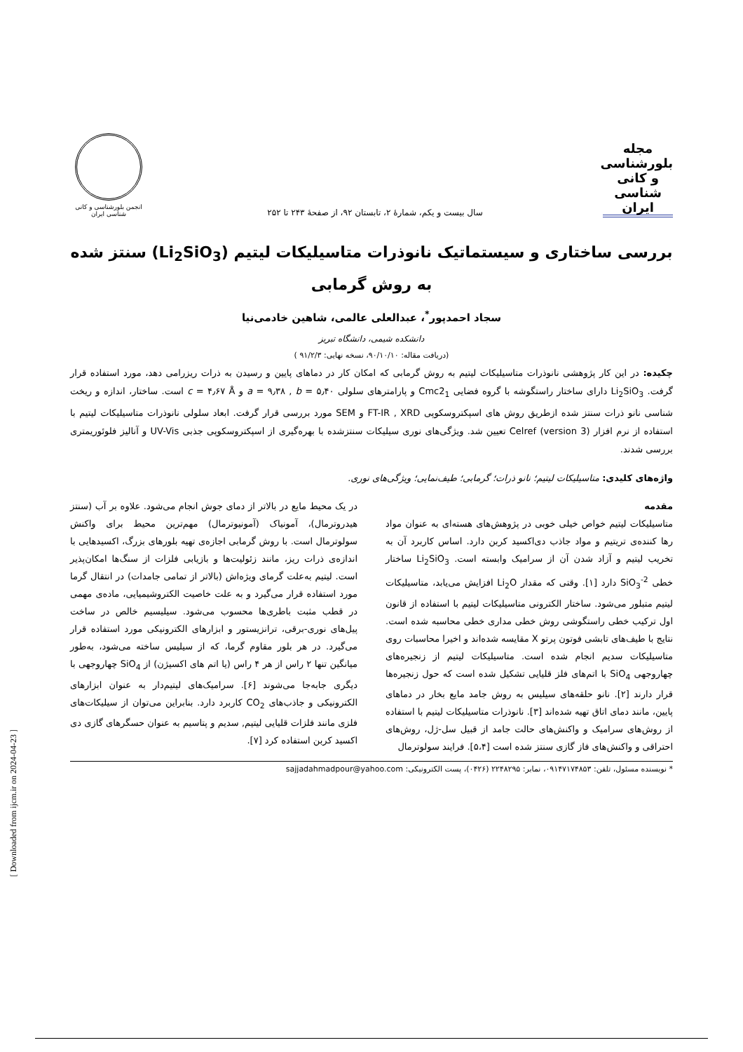مجله
بلورشناسی و کانی شناسی ایران
سال بیست و یکم، شمارهٔ ۲، تابستان ۹۲، از صفحهٔ ۲۴۳ تا ۲۵۲
انجمن بلورشناسی و کانی شناسی ایران
بررسی ساختاری و سیستماتیک نانوذرات متاسیلیکات لیتیم (Li<sub>2</sub>SiO<sub>3</sub>) سنتز شده به روش گرمابی
سجاد احمدپور<sup>*</sup>، عبدالعلی عالمی، شاهین خادمی‌نیا
دانشکده شیمی، دانشگاه تبریز
(دریافت مقاله: ۹۰/۱۰/۱۰، نسخه نهایی: ۹۱/۲/۳ )
چکیده: در این کار پژوهشی نانوذرات متاسیلیکات لیتیم به روش گرمابی که امکان کار در دماهای پایین و رسیدن به ذرات ریزرامی دهد، مورد استفاده قرار گرفت. Li<sub>2</sub>SiO<sub>3</sub> دارای ساختار راستگوشه با گروه فضایی Cmc2<sub>1</sub> و پارامترهای سلولی a = ۹٫۳۸ , b = ۵٫۴۰ و c = ۴٫۶۷ Å است. ساختار، اندازه و ریخت شناسی نانو ذرات سنتز شده ازطریق روش های اسپکتروسکوپی FT-IR , XRD و SEM مورد بررسی قرار گرفت. ابعاد سلولی نانوذرات متاسیلیکات لیتیم با استفاده از نرم افزار Celref (version 3) تعیین شد. ویژگی‌های نوری سیلیکات سنتزشده با بهره‌گیری از اسپکتروسکوپی جذبی UV-Vis و آنالیز فلوئوریمتری بررسی شدند.
واژه‌های کلیدی: متاسیلیکات لیتیم؛ نانو ذرات؛ گرمابی؛ طیف‌نمایی؛ ویژگی‌های نوری.
مقدمه
متاسیلیکات لیتیم خواص خیلی خوبی در پژوهش‌های هسته‌ای به عنوان مواد رها کننده‌ی تریتیم و مواد جاذب دی‌اکسید کربن دارد. اساس کاربرد آن به تخریب لیتیم و آزاد شدن آن از سرامیک وابسته است. Li<sub>2</sub>SiO<sub>3</sub> ساختار خطی SiO<sub>3</sub><sup>-2</sup> دارد [۱]. وقتی که مقدار Li<sub>2</sub>O افزایش می‌یابد، متاسیلیکات لیتیم متبلور می‌شود. ساختار الکترونی متاسیلیکات لیتیم با استفاده از قانون اول ترکیب خطی راستگوشی روش خطی مداری خطی محاسبه شده است. نتایج با طیف‌های تابشی فوتون پرتو X مقایسه شده‌اند و اخیرا محاسبات روی متاسیلیکات سدیم انجام شده است. متاسیلیکات لیتیم از زنجیره‌های چهاروجهی SiO<sub>4</sub> با اتم‌های فلز قلیایی تشکیل شده است که حول زنجیره‌ها قرار دارند [۲]. نانو حلقه‌های سیلیس به روش جامد مایع بخار در دماهای پایین، مانند دمای اتاق تهیه شده‌اند [۳]. نانوذرات متاسیلیکات لیتیم با استفاده از روش‌های سرامیک و واکنش‌های حالت جامد از قبیل سل-ژل، روش‌های احتراقی و واکنش‌های فاز گازی سنتز شده است [۵،۴]. فرایند سولوترمال
در یک محیط مایع در بالاتر از دمای جوش انجام می‌شود. علاوه بر آب (سنتز هیدروترمال)، آمونیاک (آمونیوترمال) مهم‌ترین محیط برای واکنش سولوترمال است. با روش گرمابی اجازه‌ی تهیه بلورهای بزرگ، اکسیدهایی با اندازه‌ی ذرات ریز، مانند زئولیت‌ها و بازیابی فلزات از سنگ‌ها امکان‌پذیر است. لیتیم به‌علت گرمای ویژه‌اش (بالاتر از تمامی جامدات) در انتقال گرما مورد استفاده قرار می‌گیرد و به علت خاصیت الکتروشیمیایی، ماده‌ی مهمی در قطب مثبت باطری‌ها محسوب می‌شود. سیلیسیم خالص در ساخت پیل‌های نوری-برقی، ترانزیستور و ابزارهای الکترونیکی مورد استفاده قرار می‌گیرد. در هر بلور مقاوم گرما، که از سیلیس ساخته می‌شود، به‌طور میانگین تنها ۲ راس از هر ۴ راس (یا اتم های اکسیژن) از SiO<sub>4</sub> چهاروجهی با دیگری جابه‌جا می‌شوند [۶]. سرامیک‌های لیتیم‌دار به عنوان ابزارهای الکترونیکی و جاذب‌های CO<sub>2</sub> کاربرد دارد. بنابراین می‌توان از سیلیکات‌های فلزی مانند فلزات قلیایی لیتیم, سدیم و پتاسیم به عنوان حسگرهای گازی دی اکسید کربن استفاده کرد [۷].
* نویسنده مسئول، تلفن: ۰۹۱۴۷۱۷۴۸۵۳، نمابر: ۲۲۴۸۲۹۵ (۰۴۲۶)، پست الکترونیکی: sajjadahmadpour@yahoo.com
[ Downloaded from ijcm.ir on 2024-04-23 ]